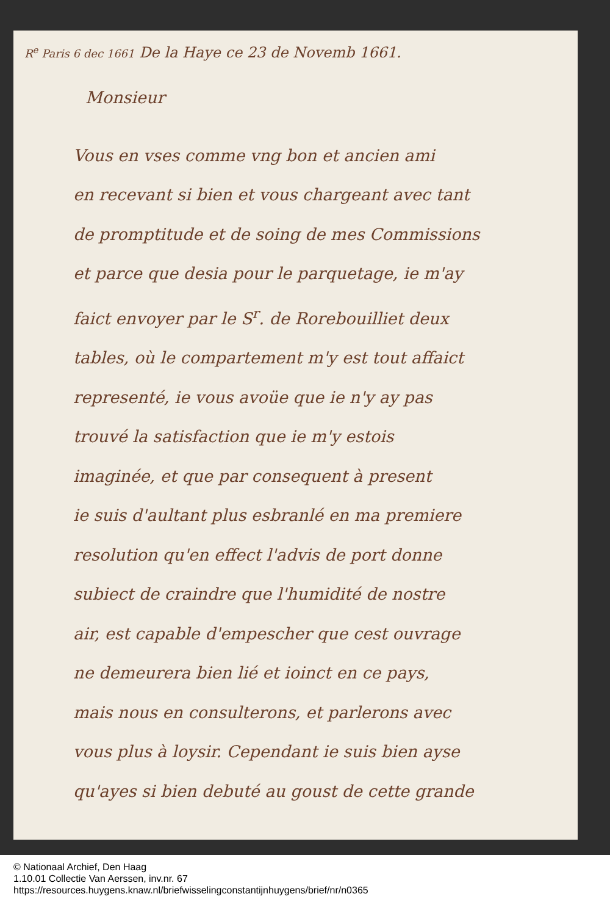R<sup>e</sup> Paris 6 dec 1661 De la Haye ce 23 de Novemb 1661.
Monsieur
Vous en vses comme vng bon et ancien ami
en recevant si bien et vous chargeant avec tant
de promptitude et de soing de mes Commissions
et parce que desia pour le parquetage, ie m'ay
faict envoyer par le S<sup>r</sup>. de Rorebouilliet deux
tables, où le compartement m'y est tout affaict
representé, ie vous avoüe que ie n'y ay pas
trouvé la satisfaction que ie m'y estois
imaginée, et que par consequent à present
ie suis d'aultant plus esbranlé en ma premiere
resolution qu'en effect l'advis de port donne
subiect de craindre que l'humidité de nostre
air, est capable d'empescher que cest ouvrage
ne demeurera bien lié et ioinct en ce pays,
mais nous en consulterons, et parlerons avec
vous plus à loysir. Cependant ie suis bien ayse
qu'ayes si bien debuté au goust de cette grande
© Nationaal Archief, Den Haag
1.10.01 Collectie Van Aerssen, inv.nr. 67
https://resources.huygens.knaw.nl/briefwisselingconstantijnhuygens/brief/nr/n0365